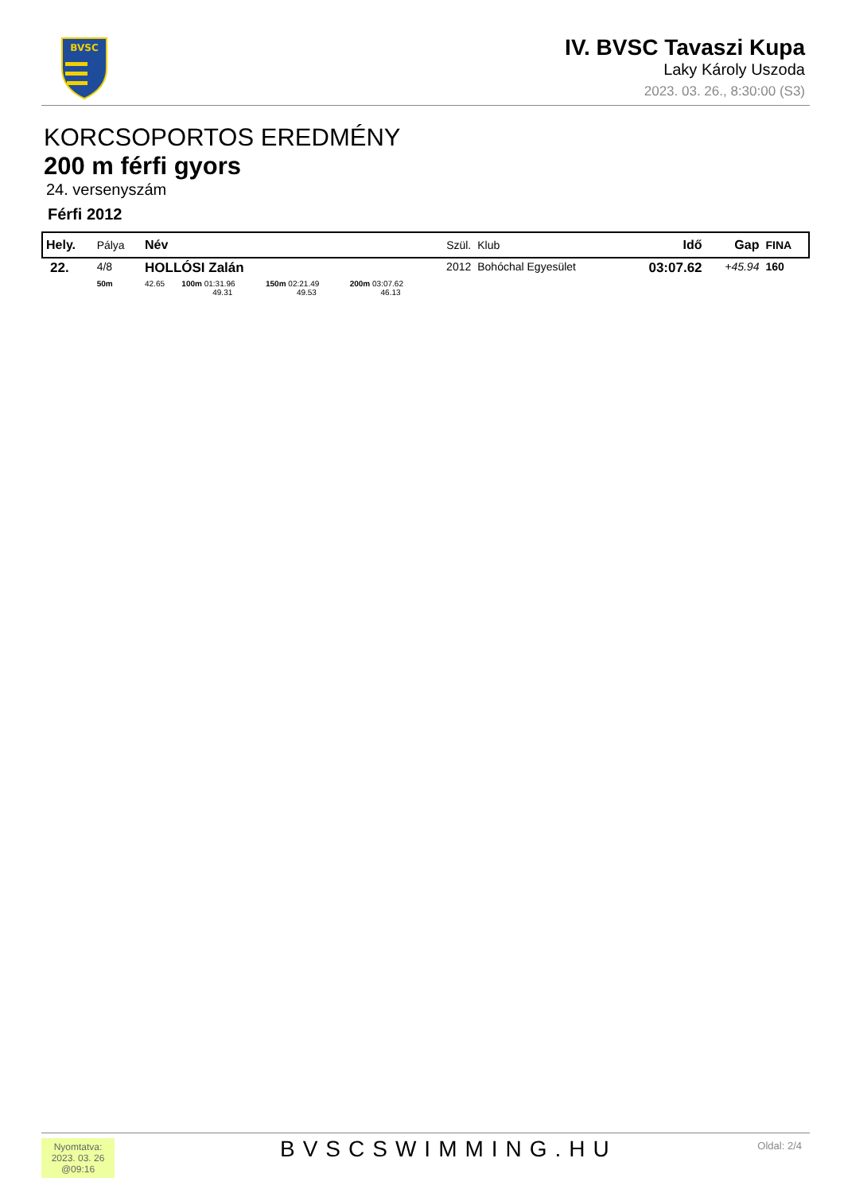BVSC
IV. BVSC Tavaszi Kupa
Laky Károly Uszoda
2023. 03. 26., 8:30:00 (S3)
KORCSOPORTOS EREDMÉNY
200 m férfi gyors
24. versenyszám
Férfi 2012
| Hely. | Pálya | Név | | | | Szül. | Klub | Idő | Gap | FINA |
| --- | --- | --- | --- | --- | --- | --- | --- | --- | --- | --- |
| 22. | 4/8 | HOLLÓSI Zalán | | | | 2012 | Bohóchal Egyesület | 03:07.62 | +45.94 | 160 |
| | 50m | 42.65 | 100m 01:31.96 49.31 | 150m 02:21.49 49.53 | 200m 03:07.62 46.13 | | | | | |
Nyomtatva:
2023. 03. 26
@09:16
BVSCSWIMMING.HU Oldal: 2/4